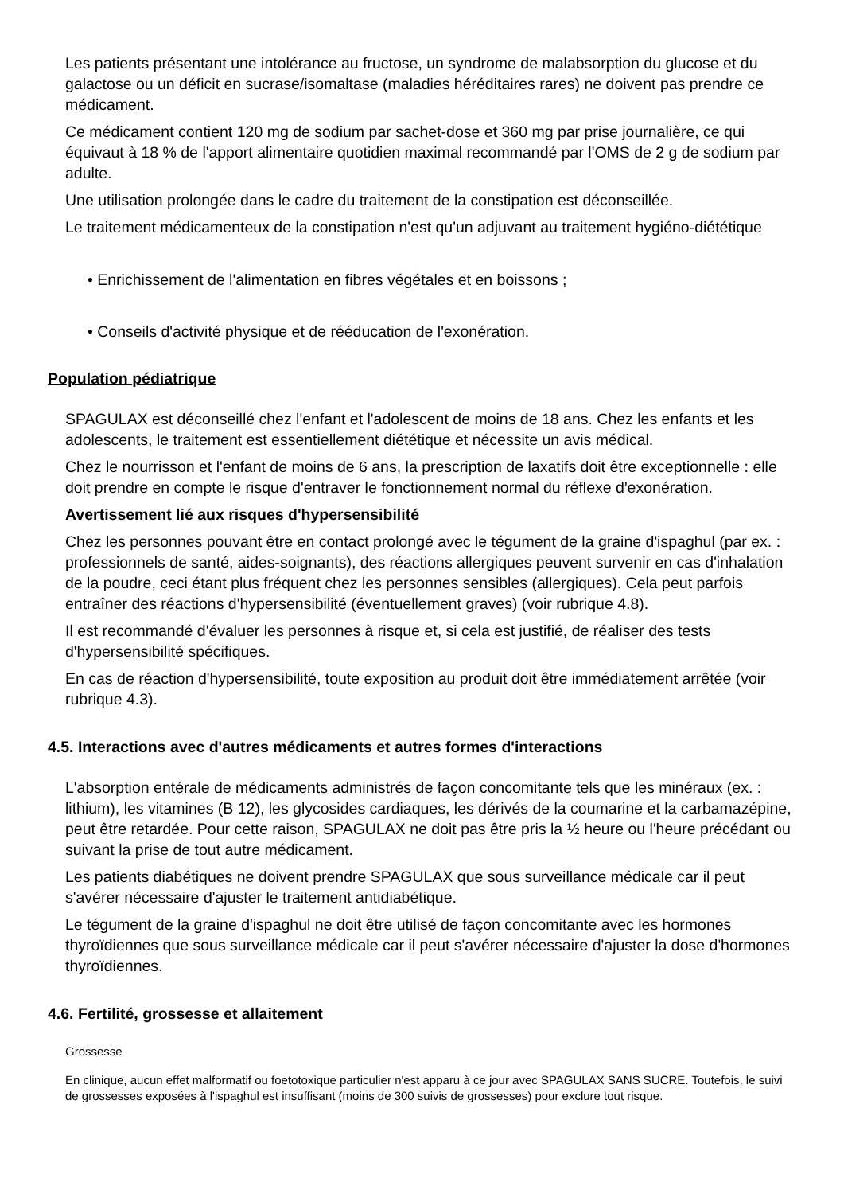Les patients présentant une intolérance au fructose, un syndrome de malabsorption du glucose et du galactose ou un déficit en sucrase/isomaltase (maladies héréditaires rares) ne doivent pas prendre ce médicament.
Ce médicament contient 120 mg de sodium par sachet-dose et 360 mg par prise journalière, ce qui équivaut à 18 % de l'apport alimentaire quotidien maximal recommandé par l'OMS de 2 g de sodium par adulte.
Une utilisation prolongée dans le cadre du traitement de la constipation est déconseillée.
Le traitement médicamenteux de la constipation n'est qu'un adjuvant au traitement hygiéno-diététique
• Enrichissement de l'alimentation en fibres végétales et en boissons ;
• Conseils d'activité physique et de rééducation de l'exonération.
Population pédiatrique
SPAGULAX est déconseillé chez l'enfant et l'adolescent de moins de 18 ans. Chez les enfants et les adolescents, le traitement est essentiellement diététique et nécessite un avis médical.
Chez le nourrisson et l'enfant de moins de 6 ans, la prescription de laxatifs doit être exceptionnelle : elle doit prendre en compte le risque d'entraver le fonctionnement normal du réflexe d'exonération.
Avertissement lié aux risques d'hypersensibilité
Chez les personnes pouvant être en contact prolongé avec le tégument de la graine d'ispaghul (par ex. : professionnels de santé, aides-soignants), des réactions allergiques peuvent survenir en cas d'inhalation de la poudre, ceci étant plus fréquent chez les personnes sensibles (allergiques). Cela peut parfois entraîner des réactions d'hypersensibilité (éventuellement graves) (voir rubrique 4.8).
Il est recommandé d'évaluer les personnes à risque et, si cela est justifié, de réaliser des tests d'hypersensibilité spécifiques.
En cas de réaction d'hypersensibilité, toute exposition au produit doit être immédiatement arrêtée (voir rubrique 4.3).
4.5. Interactions avec d'autres médicaments et autres formes d'interactions
L'absorption entérale de médicaments administrés de façon concomitante tels que les minéraux (ex. : lithium), les vitamines (B 12), les glycosides cardiaques, les dérivés de la coumarine et la carbamazépine, peut être retardée. Pour cette raison, SPAGULAX ne doit pas être pris la ½ heure ou l'heure précédant ou suivant la prise de tout autre médicament.
Les patients diabétiques ne doivent prendre SPAGULAX que sous surveillance médicale car il peut s'avérer nécessaire d'ajuster le traitement antidiabétique.
Le tégument de la graine d'ispaghul ne doit être utilisé de façon concomitante avec les hormones thyroïdiennes que sous surveillance médicale car il peut s'avérer nécessaire d'ajuster la dose d'hormones thyroïdiennes.
4.6. Fertilité, grossesse et allaitement
Grossesse
En clinique, aucun effet malformatif ou foetotoxique particulier n'est apparu à ce jour avec SPAGULAX SANS SUCRE. Toutefois, le suivi de grossesses exposées à l'ispaghul est insuffisant (moins de 300 suivis de grossesses) pour exclure tout risque.